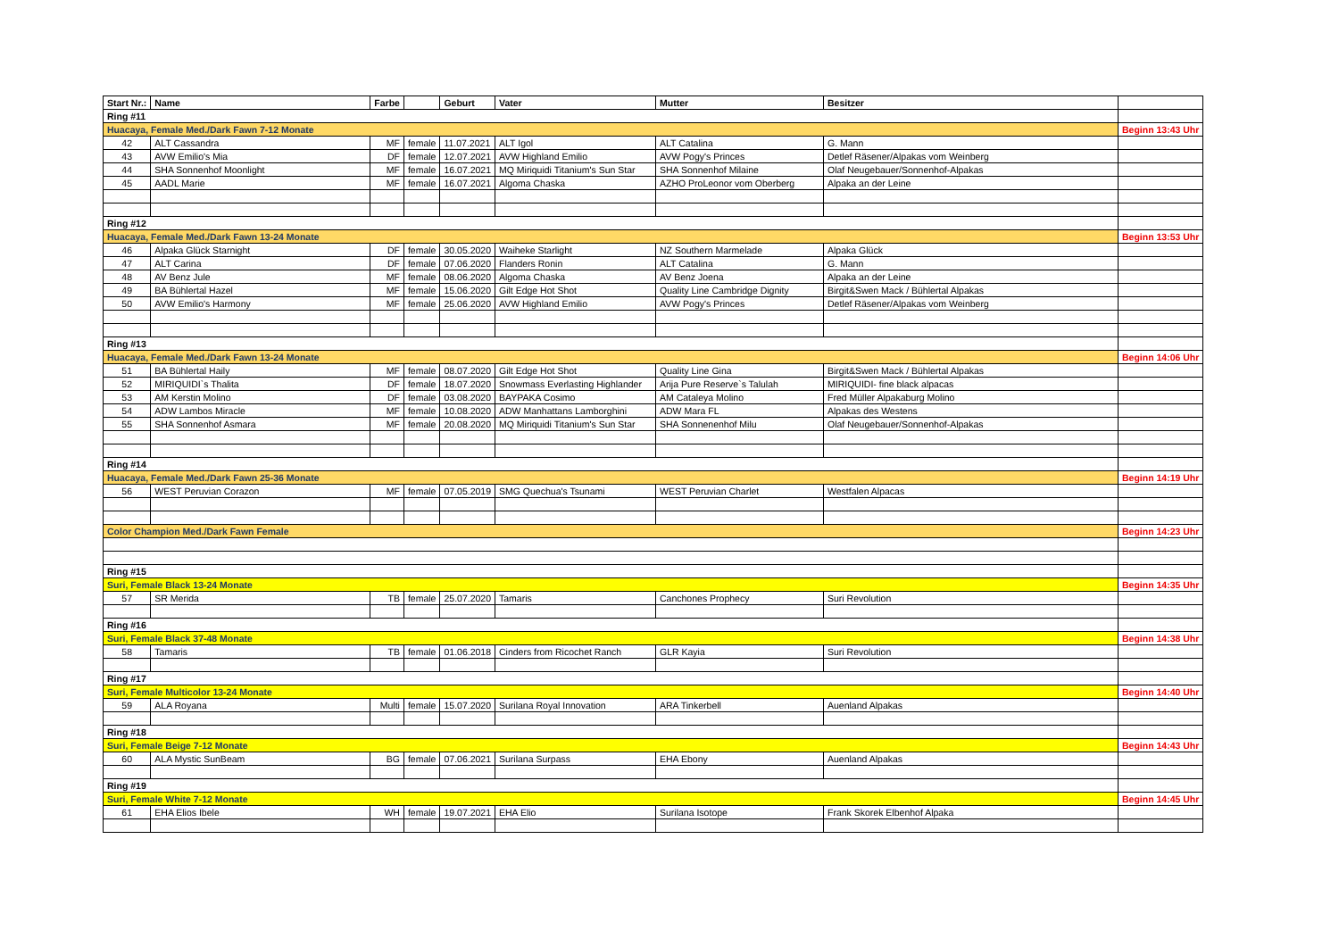| Start Nr.: | Name | Farbe | | Geburt | Vater | Mutter | Besitzer | |
| --- | --- | --- | --- | --- | --- | --- | --- | --- |
| Ring #11 | | | | | | | | |
| Huacaya, Female Med./Dark Fawn 7-12 Monate | | | | | | | | Beginn 13:43 Uhr |
| 42 | ALT Cassandra | MF | female | 11.07.2021 | ALT Igol | ALT Catalina | G. Mann | |
| 43 | AVW Emilio's Mia | DF | female | 12.07.2021 | AVW Highland Emilio | AVW Pogy's Princes | Detlef Räsener/Alpakas vom Weinberg | |
| 44 | SHA Sonnenhof Moonlight | MF | female | 16.07.2021 | MQ Miriquidi Titanium's Sun Star | SHA Sonnenhof Milaine | Olaf Neugebauer/Sonnenhof-Alpakas | |
| 45 | AADL Marie | MF | female | 16.07.2021 | Algoma Chaska | AZHO ProLeonor vom Oberberg | Alpaka an der Leine | |
| Ring #12 | | | | | | | | |
| Huacaya, Female Med./Dark Fawn 13-24 Monate | | | | | | | | Beginn 13:53 Uhr |
| 46 | Alpaka Glück Starnight | DF | female | 30.05.2020 | Waiheke Starlight | NZ Southern Marmelade | Alpaka Glück | |
| 47 | ALT Carina | DF | female | 07.06.2020 | Flanders Ronin | ALT Catalina | G. Mann | |
| 48 | AV Benz Jule | MF | female | 08.06.2020 | Algoma Chaska | AV Benz Joena | Alpaka an der Leine | |
| 49 | BA Bühlertal Hazel | MF | female | 15.06.2020 | Gilt Edge Hot Shot | Quality Line Cambridge Dignity | Birgit&Swen Mack / Bühlertal Alpakas | |
| 50 | AVW Emilio's Harmony | MF | female | 25.06.2020 | AVW Highland Emilio | AVW Pogy's Princes | Detlef Räsener/Alpakas vom Weinberg | |
| Ring #13 | | | | | | | | |
| Huacaya, Female Med./Dark Fawn 13-24 Monate | | | | | | | | Beginn 14:06 Uhr |
| 51 | BA Bühlertal Haily | MF | female | 08.07.2020 | Gilt Edge Hot Shot | Quality Line Gina | Birgit&Swen Mack / Bühlertal Alpakas | |
| 52 | MIRIQUIDI`s Thalita | DF | female | 18.07.2020 | Snowmass Everlasting Highlander | Arija Pure Reserve`s Talulah | MIRIQUIDI- fine black alpacas | |
| 53 | AM Kerstin Molino | DF | female | 03.08.2020 | BAYPAKA Cosimo | AM Cataleya Molino | Fred Müller Alpakaburg Molino | |
| 54 | ADW Lambos Miracle | MF | female | 10.08.2020 | ADW Manhattans Lamborghini | ADW Mara FL | Alpakas des Westens | |
| 55 | SHA Sonnenhof Asmara | MF | female | 20.08.2020 | MQ Miriquidi Titanium's Sun Star | SHA Sonnenenhof Milu | Olaf Neugebauer/Sonnenhof-Alpakas | |
| Ring #14 | | | | | | | | |
| Huacaya, Female Med./Dark Fawn 25-36 Monate | | | | | | | | Beginn 14:19 Uhr |
| 56 | WEST Peruvian Corazon | MF | female | 07.05.2019 | SMG Quechua's Tsunami | WEST Peruvian Charlet | Westfalen Alpacas | |
| Color Champion Med./Dark Fawn Female | | | | | | | | Beginn 14:23 Uhr |
| Ring #15 | | | | | | | | |
| Suri, Female Black 13-24 Monate | | | | | | | | Beginn 14:35 Uhr |
| 57 | SR Merida | TB | female | 25.07.2020 | Tamaris | Canchones Prophecy | Suri Revolution | |
| Ring #16 | | | | | | | | |
| Suri, Female Black 37-48 Monate | | | | | | | | Beginn 14:38 Uhr |
| 58 | Tamaris | TB | female | 01.06.2018 | Cinders from Ricochet Ranch | GLR Kayia | Suri Revolution | |
| Ring #17 | | | | | | | | |
| Suri, Female Multicolor 13-24 Monate | | | | | | | | Beginn 14:40 Uhr |
| 59 | ALA Royana | Multi | female | 15.07.2020 | Surilana Royal Innovation | ARA Tinkerbell | Auenland Alpakas | |
| Ring #18 | | | | | | | | |
| Suri, Female Beige 7-12 Monate | | | | | | | | Beginn 14:43 Uhr |
| 60 | ALA Mystic SunBeam | BG | female | 07.06.2021 | Surilana Surpass | EHA Ebony | Auenland Alpakas | |
| Ring #19 | | | | | | | | |
| Suri, Female White 7-12 Monate | | | | | | | | Beginn 14:45 Uhr |
| 61 | EHA Elios Ibele | WH | female | 19.07.2021 | EHA Elio | Surilana Isotope | Frank Skorek Elbenhof Alpaka | |